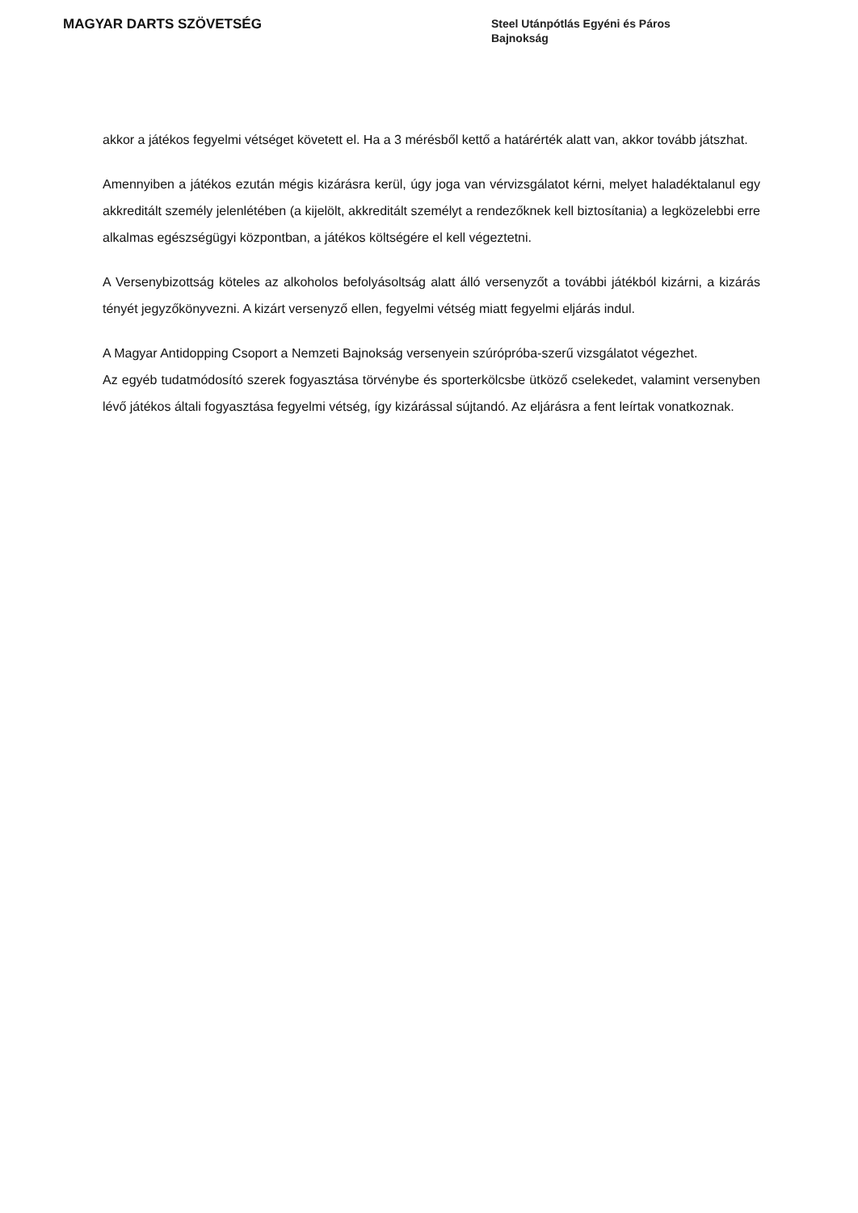MAGYAR DARTS SZÖVETSÉG
Steel Utánpótlás Egyéni és Páros
Bajnokság
akkor a játékos fegyelmi vétséget követett el. Ha a 3 mérésből kettő a határérték alatt van, akkor tovább játszhat.
Amennyiben a játékos ezután mégis kizárásra kerül, úgy joga van vérvizsgálatot kérni, melyet haladéktalanul egy akkreditált személy jelenlétében (a kijelölt, akkreditált személyt a rendezőknek kell biztosítania) a legközelebbi erre alkalmas egészségügyi központban, a játékos költségére el kell végeztetni.
A Versenybizottság köteles az alkoholos befolyásoltság alatt álló versenyzőt a további játékból kizárni, a kizárás tényét jegyzőkönyvezni. A kizárt versenyző ellen, fegyelmi vétség miatt fegyelmi eljárás indul.
A Magyar Antidopping Csoport a Nemzeti Bajnokság versenyein szúrópróba-szerű vizsgálatot végezhet.
Az egyéb tudatmódosító szerek fogyasztása törvénybe és sporterkölcsbe ütköző cselekedet, valamint versenyben lévő játékos általi fogyasztása fegyelmi vétség, így kizárással sújtandó. Az eljárásra a fent leírtak vonatkoznak.